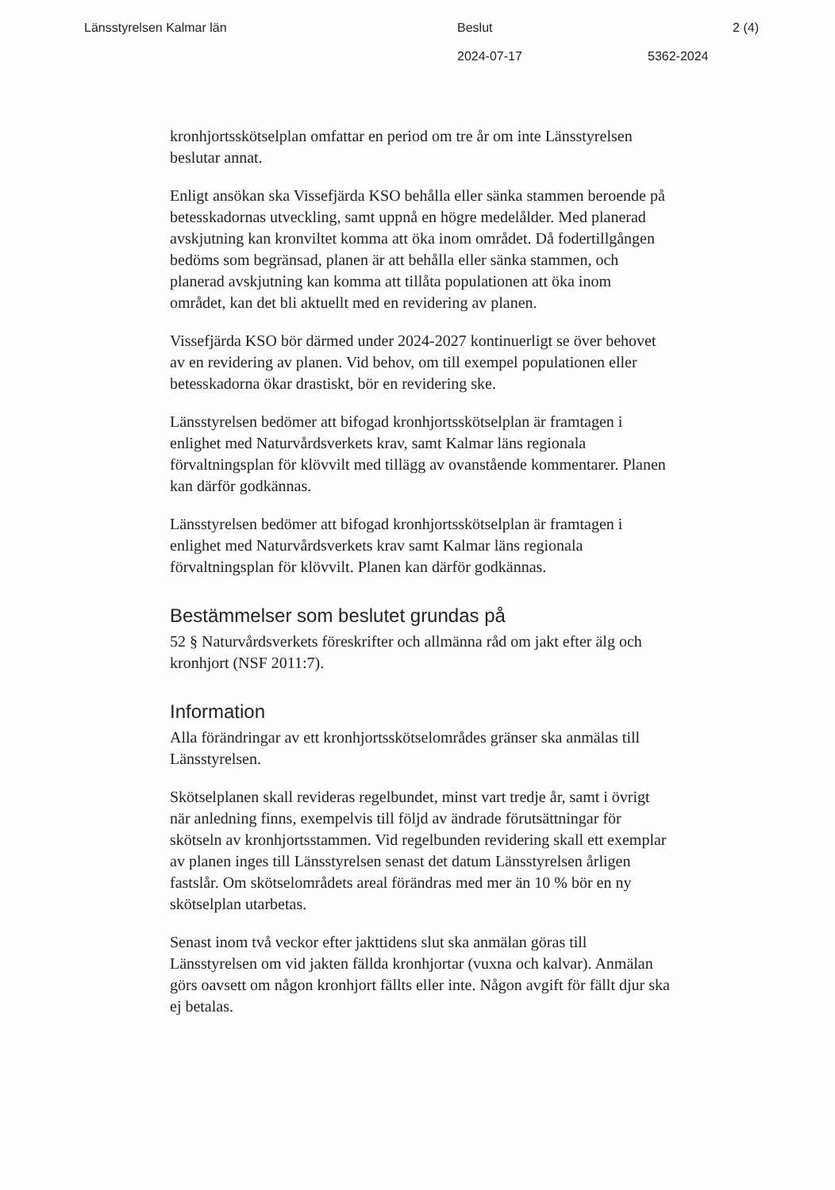Länsstyrelsen Kalmar län Beslut 2 (4)
2024-07-17 5362-2024
kronhjortsskötselplan omfattar en period om tre år om inte Länsstyrelsen beslutar annat.
Enligt ansökan ska Vissefjärda KSO behålla eller sänka stammen beroende på betesskadornas utveckling, samt uppnå en högre medelålder. Med planerad avskjutning kan kronviltet komma att öka inom området. Då fodertillgången bedöms som begränsad, planen är att behålla eller sänka stammen, och planerad avskjutning kan komma att tillåta populationen att öka inom området, kan det bli aktuellt med en revidering av planen.
Vissefjärda KSO bör därmed under 2024-2027 kontinuerligt se över behovet av en revidering av planen. Vid behov, om till exempel populationen eller betesskadorna ökar drastiskt, bör en revidering ske.
Länsstyrelsen bedömer att bifogad kronhjortsskötselplan är framtagen i enlighet med Naturvårdsverkets krav, samt Kalmar läns regionala förvaltningsplan för klövvilt med tillägg av ovanstående kommentarer. Planen kan därför godkännas.
Länsstyrelsen bedömer att bifogad kronhjortsskötselplan är framtagen i enlighet med Naturvårdsverkets krav samt Kalmar läns regionala förvaltningsplan för klövvilt. Planen kan därför godkännas.
Bestämmelser som beslutet grundas på
52 § Naturvårdsverkets föreskrifter och allmänna råd om jakt efter älg och kronhjort (NSF 2011:7).
Information
Alla förändringar av ett kronhjortsskötselområdes gränser ska anmälas till Länsstyrelsen.
Skötselplanen skall revideras regelbundet, minst vart tredje år, samt i övrigt när anledning finns, exempelvis till följd av ändrade förutsättningar för skötseln av kronhjortsstammen. Vid regelbunden revidering skall ett exemplar av planen inges till Länsstyrelsen senast det datum Länsstyrelsen årligen fastslår. Om skötselområdets areal förändras med mer än 10 % bör en ny skötselplan utarbetas.
Senast inom två veckor efter jakttidens slut ska anmälan göras till Länsstyrelsen om vid jakten fällda kronhjortar (vuxna och kalvar). Anmälan görs oavsett om någon kronhjort fällts eller inte. Någon avgift för fällt djur ska ej betalas.